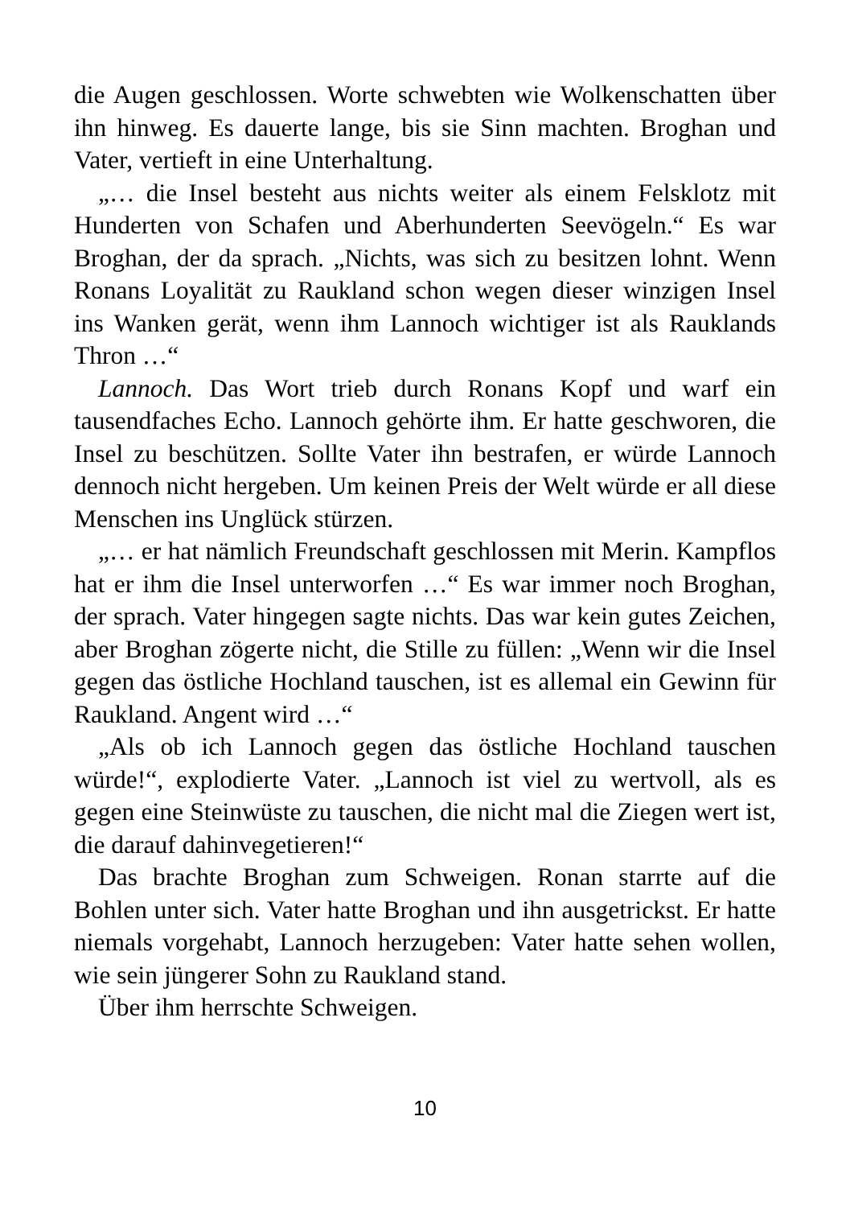die Augen geschlossen. Worte schwebten wie Wolkenschatten über ihn hinweg. Es dauerte lange, bis sie Sinn machten. Broghan und Vater, vertieft in eine Unterhaltung.
„… die Insel besteht aus nichts weiter als einem Felsklotz mit Hunderten von Schafen und Aberhunderten Seevögeln.“ Es war Broghan, der da sprach. „Nichts, was sich zu besitzen lohnt. Wenn Ronans Loyalität zu Raukland schon wegen dieser winzigen Insel ins Wanken gerät, wenn ihm Lannoch wichtiger ist als Rauklands Thron …“
Lannoch. Das Wort trieb durch Ronans Kopf und warf ein tausendfaches Echo. Lannoch gehörte ihm. Er hatte geschworen, die Insel zu beschützen. Sollte Vater ihn bestrafen, er würde Lannoch dennoch nicht hergeben. Um keinen Preis der Welt würde er all diese Menschen ins Unglück stürzen.
„… er hat nämlich Freundschaft geschlossen mit Merin. Kampflos hat er ihm die Insel unterworfen …“ Es war immer noch Broghan, der sprach. Vater hingegen sagte nichts. Das war kein gutes Zeichen, aber Broghan zögerte nicht, die Stille zu füllen: „Wenn wir die Insel gegen das östliche Hochland tauschen, ist es allemal ein Gewinn für Raukland. Angent wird …“
„Als ob ich Lannoch gegen das östliche Hochland tauschen würde!“, explodierte Vater. „Lannoch ist viel zu wertvoll, als es gegen eine Steinwüste zu tauschen, die nicht mal die Ziegen wert ist, die darauf dahinvegetieren!“
Das brachte Broghan zum Schweigen. Ronan starrte auf die Bohlen unter sich. Vater hatte Broghan und ihn ausgetrickst. Er hatte niemals vorgehabt, Lannoch herzugeben: Vater hatte sehen wollen, wie sein jüngerer Sohn zu Raukland stand.
Über ihm herrschte Schweigen.
10